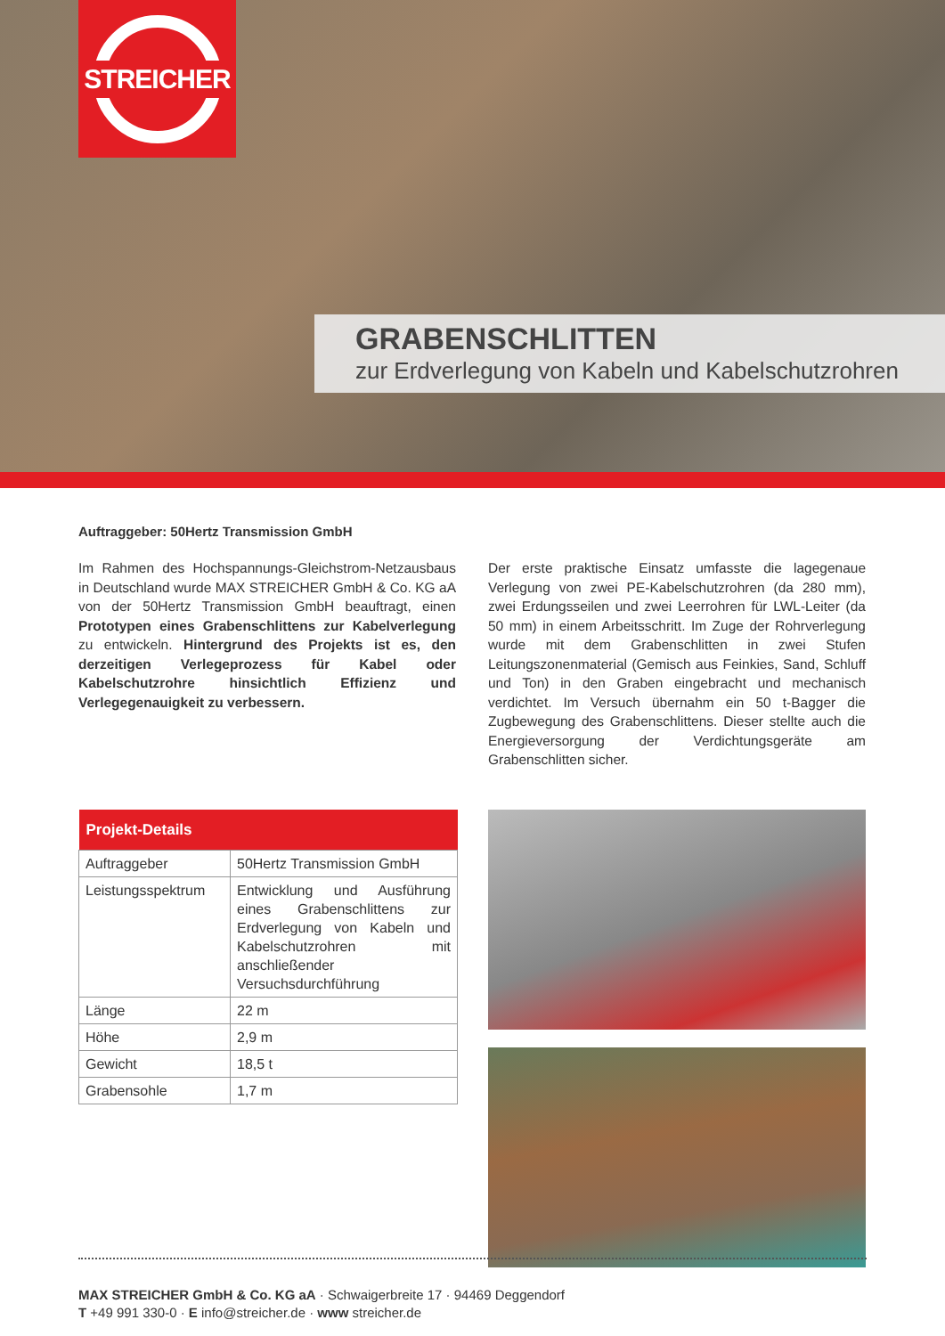STREICHER
GRABENSCHLITTEN
zur Erdverlegung von Kabeln und Kabelschutzrohren
Auftraggeber: 50Hertz Transmission GmbH
Im Rahmen des Hochspannungs-Gleichstrom-Netzausbaus in Deutschland wurde MAX STREICHER GmbH & Co. KG aA von der 50Hertz Transmission GmbH beauftragt, einen Prototypen eines Grabenschlittens zur Kabelverlegung zu entwickeln. Hintergrund des Projekts ist es, den derzeitigen Verlegeprozess für Kabel oder Kabelschutzrohre hinsichtlich Effizienz und Verlegegenauigkeit zu verbessern.
Der erste praktische Einsatz umfasste die lagegenaue Verlegung von zwei PE-Kabelschutzrohren (da 280 mm), zwei Erdungsseilen und zwei Leerrohren für LWL-Leiter (da 50 mm) in einem Arbeitsschritt. Im Zuge der Rohrverlegung wurde mit dem Grabenschlitten in zwei Stufen Leitungszonenmaterial (Gemisch aus Feinkies, Sand, Schluff und Ton) in den Graben eingebracht und mechanisch verdichtet. Im Versuch übernahm ein 50 t-Bagger die Zugbewegung des Grabenschlittens. Dieser stellte auch die Energieversorgung der Verdichtungsgeräte am Grabenschlitten sicher.
| Projekt-Details | |
| --- | --- |
| Auftraggeber | 50Hertz Transmission GmbH |
| Leistungsspektrum | Entwicklung und Ausführung eines Grabenschlittens zur Erdverlegung von Kabeln und Kabelschutzrohren mit anschließender Versuchsdurchführung |
| Länge | 22 m |
| Höhe | 2,9 m |
| Gewicht | 18,5 t |
| Grabensohle | 1,7 m |
MAX STREICHER GmbH & Co. KG aA · Schwaigerbreite 17 · 94469 Deggendorf
T +49 991 330-0 · E info@streicher.de · www streicher.de